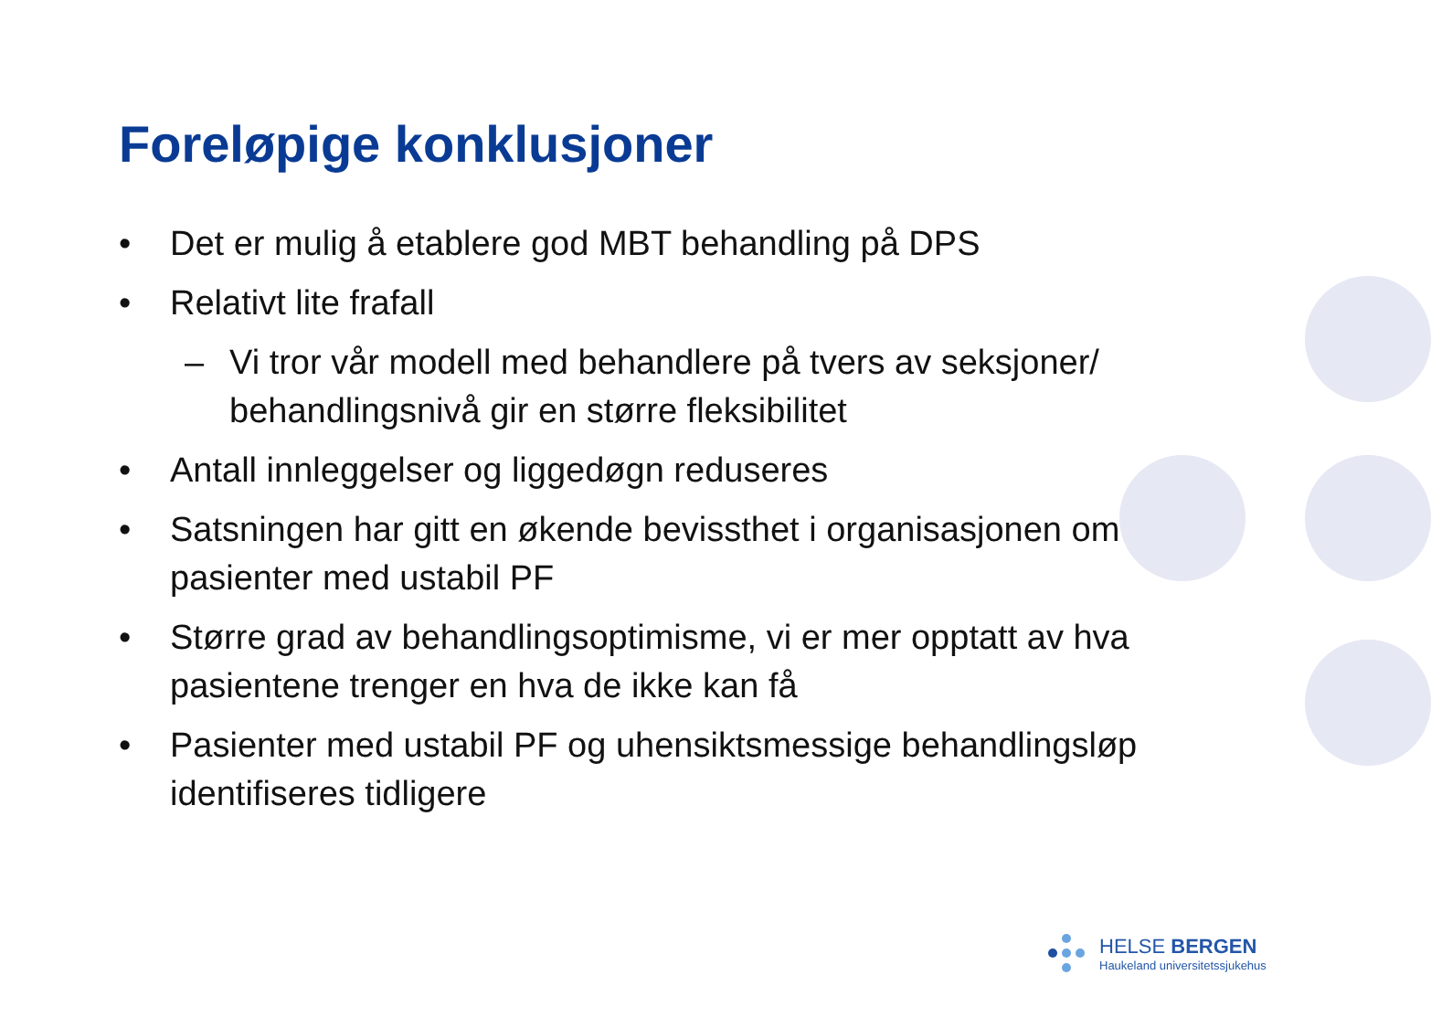Foreløpige konklusjoner
• Det er mulig å etablere god MBT behandling på DPS
• Relativt lite frafall
– Vi tror vår modell med behandlere på tvers av seksjoner/ behandlingsnivå gir en større fleksibilitet
• Antall innleggelser og liggedøgn reduseres
• Satsningen har gitt en økende bevissthet i organisasjonen om pasienter med ustabil PF
• Større grad av behandlingsoptimisme, vi er mer opptatt av hva pasientene trenger en hva de ikke kan få
• Pasienter med ustabil PF og uhensiktsmessige behandlingsløp identifiseres tidligere
HELSE BERGEN
Haukeland universitetssjukehus